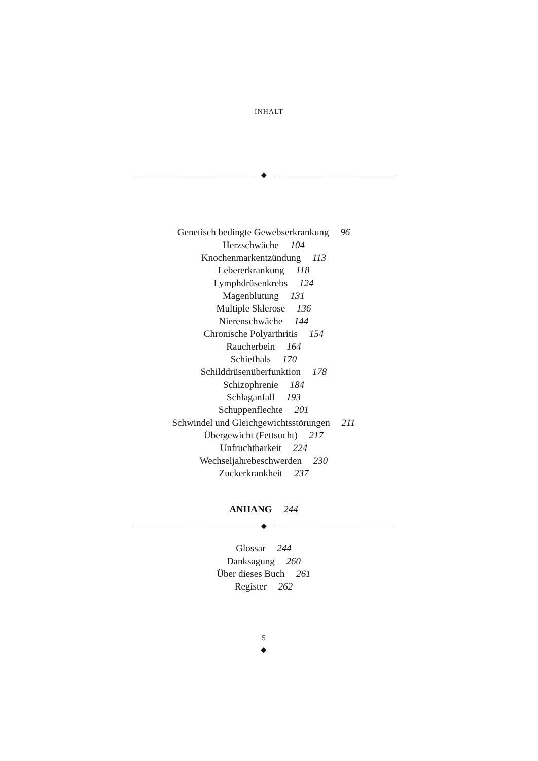INHALT
◆
Genetisch bedingte Gewebserkrankung 96
Herzschwäche 104
Knochenmarkentzündung 113
Lebererkrankung 118
Lymphdrüsenkrebs 124
Magenblutung 131
Multiple Sklerose 136
Nierenschwäche 144
Chronische Polyarthritis 154
Raucherbein 164
Schiefhals 170
Schilddrüsenüberfunktion 178
Schizophrenie 184
Schlaganfall 193
Schuppenflechte 201
Schwindel und Gleichgewichtsstörungen 211
Übergewicht (Fettsucht) 217
Unfruchtbarkeit 224
Wechseljahrebeschwerden 230
Zuckerkrankheit 237
ANHANG 244
◆
Glossar 244
Danksagung 260
Über dieses Buch 261
Register 262
5
◆